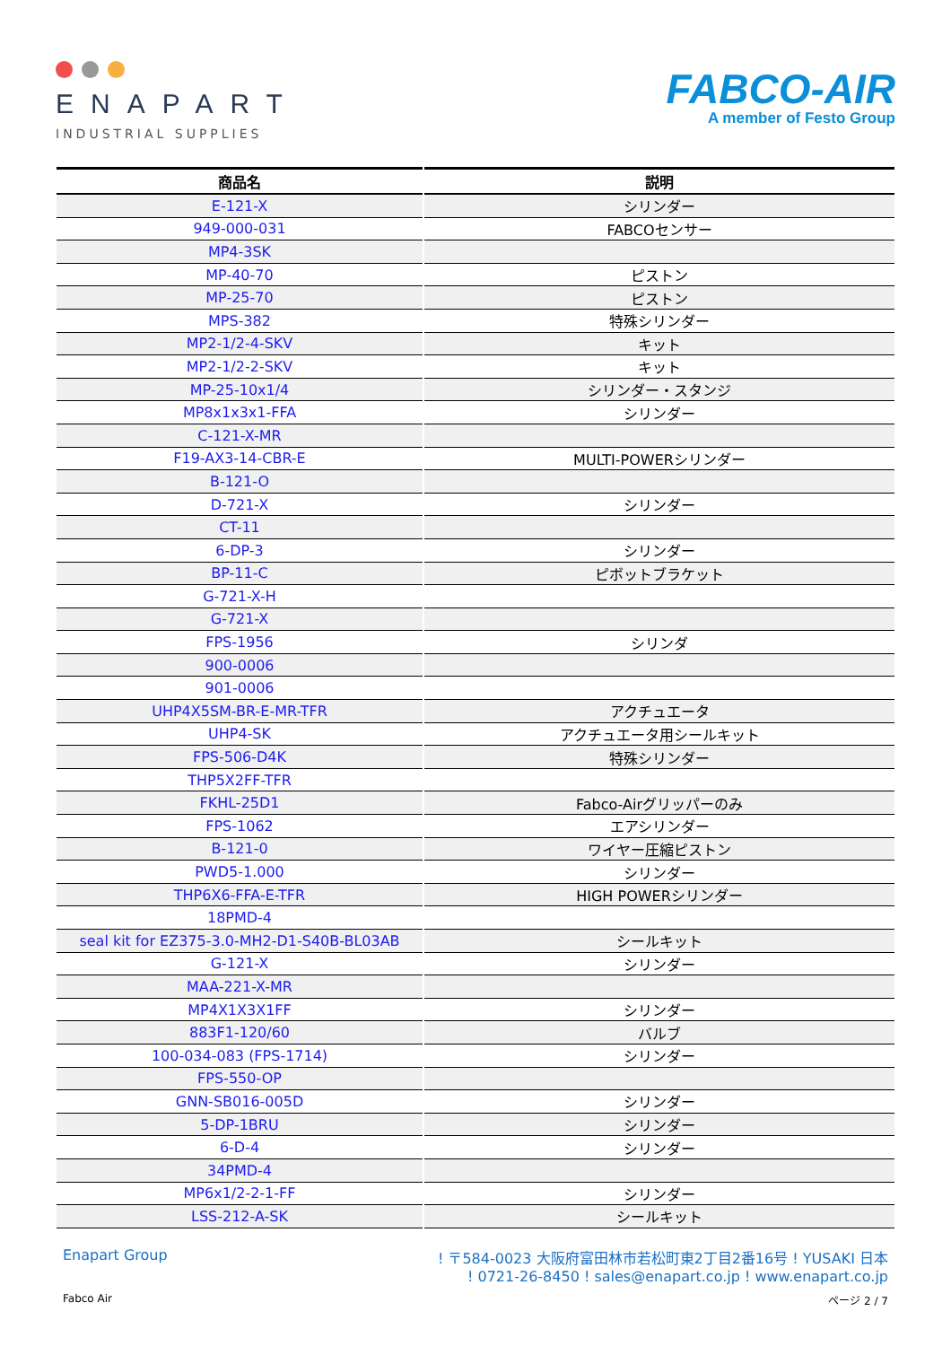ENAPART
INDUSTRIAL SUPPLIES
FABCO-AIR
A member of Festo Group
| 商品名 | 説明 |
| --- | --- |
| E-121-X | シリンダー |
| 949-000-031 | FABCOセンサー |
| MP4-3SK | |
| MP-40-70 | ピストン |
| MP-25-70 | ピストン |
| MPS-382 | 特殊シリンダー |
| MP2-1/2-4-SKV | キット |
| MP2-1/2-2-SKV | キット |
| MP-25-10x1/4 | シリンダー・スタンジ |
| MP8x1x3x1-FFA | シリンダー |
| C-121-X-MR | |
| F19-AX3-14-CBR-E | MULTI-POWERシリンダー |
| B-121-O | |
| D-721-X | シリンダー |
| CT-11 | |
| 6-DP-3 | シリンダー |
| BP-11-C | ピボットブラケット |
| G-721-X-H | |
| G-721-X | |
| FPS-1956 | シリンダ |
| 900-0006 | |
| 901-0006 | |
| UHP4X5SM-BR-E-MR-TFR | アクチュエータ |
| UHP4-SK | アクチュエータ用シールキット |
| FPS-506-D4K | 特殊シリンダー |
| THP5X2FF-TFR | |
| FKHL-25D1 | Fabco-Airグリッパーのみ |
| FPS-1062 | エアシリンダー |
| B-121-0 | ワイヤー圧縮ピストン |
| PWD5-1.000 | シリンダー |
| THP6X6-FFA-E-TFR | HIGH POWERシリンダー |
| 18PMD-4 | |
| seal kit for EZ375-3.0-MH2-D1-S40B-BL03AB | シールキット |
| G-121-X | シリンダー |
| MAA-221-X-MR | |
| MP4X1X3X1FF | シリンダー |
| 883F1-120/60 | バルブ |
| 100-034-083 (FPS-1714) | シリンダー |
| FPS-550-OP | |
| GNN-SB016-005D | シリンダー |
| 5-DP-1BRU | シリンダー |
| 6-D-4 | シリンダー |
| 34PMD-4 | |
| MP6x1/2-2-1-FF | シリンダー |
| LSS-212-A-SK | シールキット |
Enapart Group ! 〒584-0023 大阪府富田林市若松町東2丁目2番16号 ! YUSAKI 日本
! 0721-26-8450 ! sales@enapart.co.jp ! www.enapart.co.jp
Fabco Air ページ 2 / 7